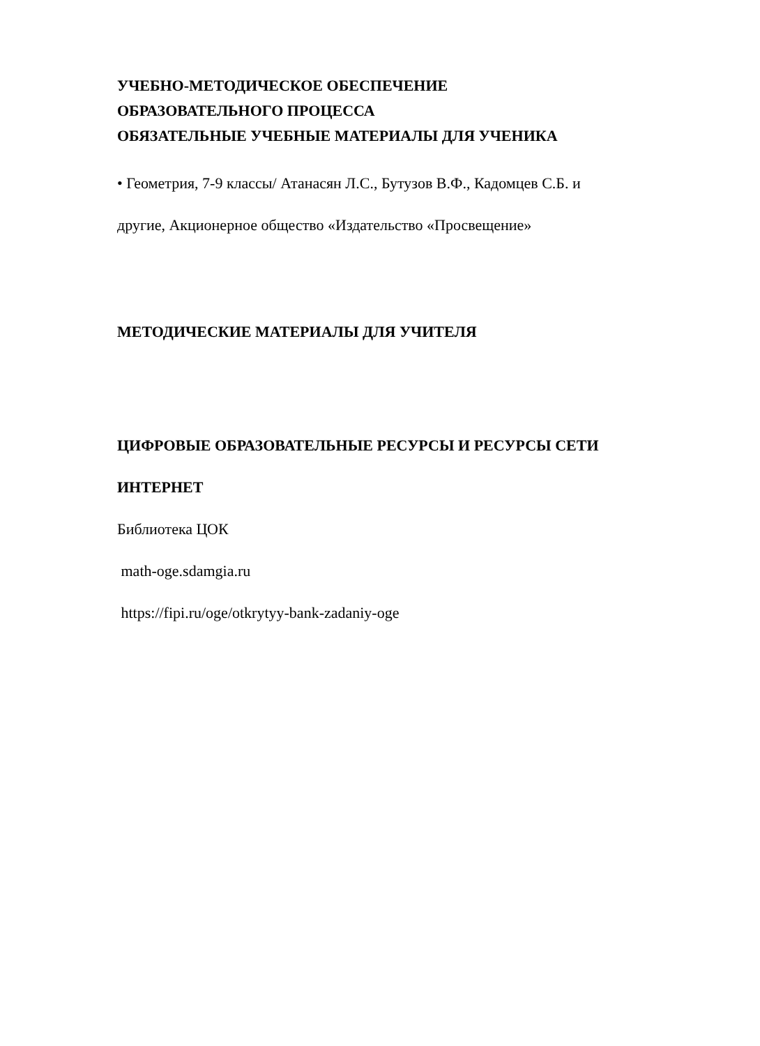УЧЕБНО-МЕТОДИЧЕСКОЕ ОБЕСПЕЧЕНИЕ
ОБРАЗОВАТЕЛЬНОГО ПРОЦЕССА
ОБЯЗАТЕЛЬНЫЕ УЧЕБНЫЕ МАТЕРИАЛЫ ДЛЯ УЧЕНИКА
• Геометрия, 7-9 классы/ Атанасян Л.С., Бутузов В.Ф., Кадомцев С.Б. и
другие, Акционерное общество «Издательство «Просвещение»
МЕТОДИЧЕСКИЕ МАТЕРИАЛЫ ДЛЯ УЧИТЕЛЯ
ЦИФРОВЫЕ ОБРАЗОВАТЕЛЬНЫЕ РЕСУРСЫ И РЕСУРСЫ СЕТИ
ИНТЕРНЕТ
Библиотека ЦОК
math-oge.sdamgia.ru
https://fipi.ru/oge/otkrytyy-bank-zadaniy-oge